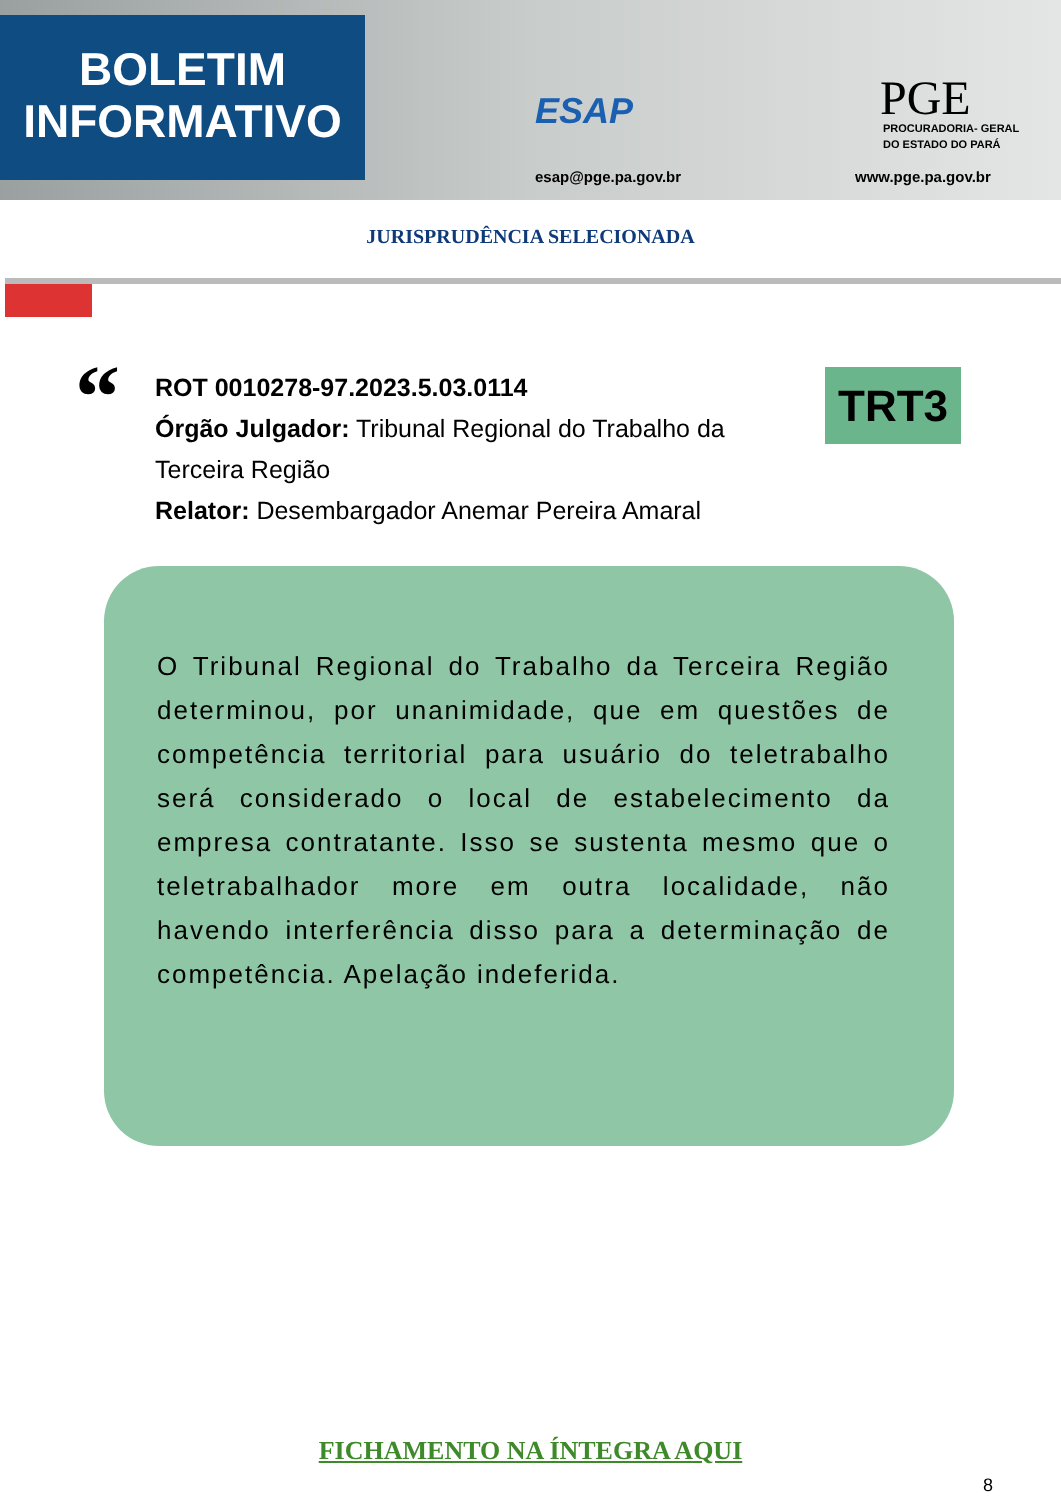BOLETIM
INFORMATIVO
ESAP
esap@pge.pa.gov.br
PGE
PROCURADORIA- GERAL
DO ESTADO DO PARÁ
www.pge.pa.gov.br
JURISPRUDÊNCIA SELECIONADA
“
ROT 0010278-97.2023.5.03.0114
Órgão Julgador: Tribunal Regional do Trabalho da Terceira Região
Relator: Desembargador Anemar Pereira Amaral
TRT3
O Tribunal Regional do Trabalho da Terceira Região determinou, por unanimidade, que em questões de competência territorial para usuário do teletrabalho será considerado o local de estabelecimento da empresa contratante. Isso se sustenta mesmo que o teletrabalhador more em outra localidade, não havendo interferência disso para a determinação de competência. Apelação indeferida.
FICHAMENTO NA ÍNTEGRA AQUI
8